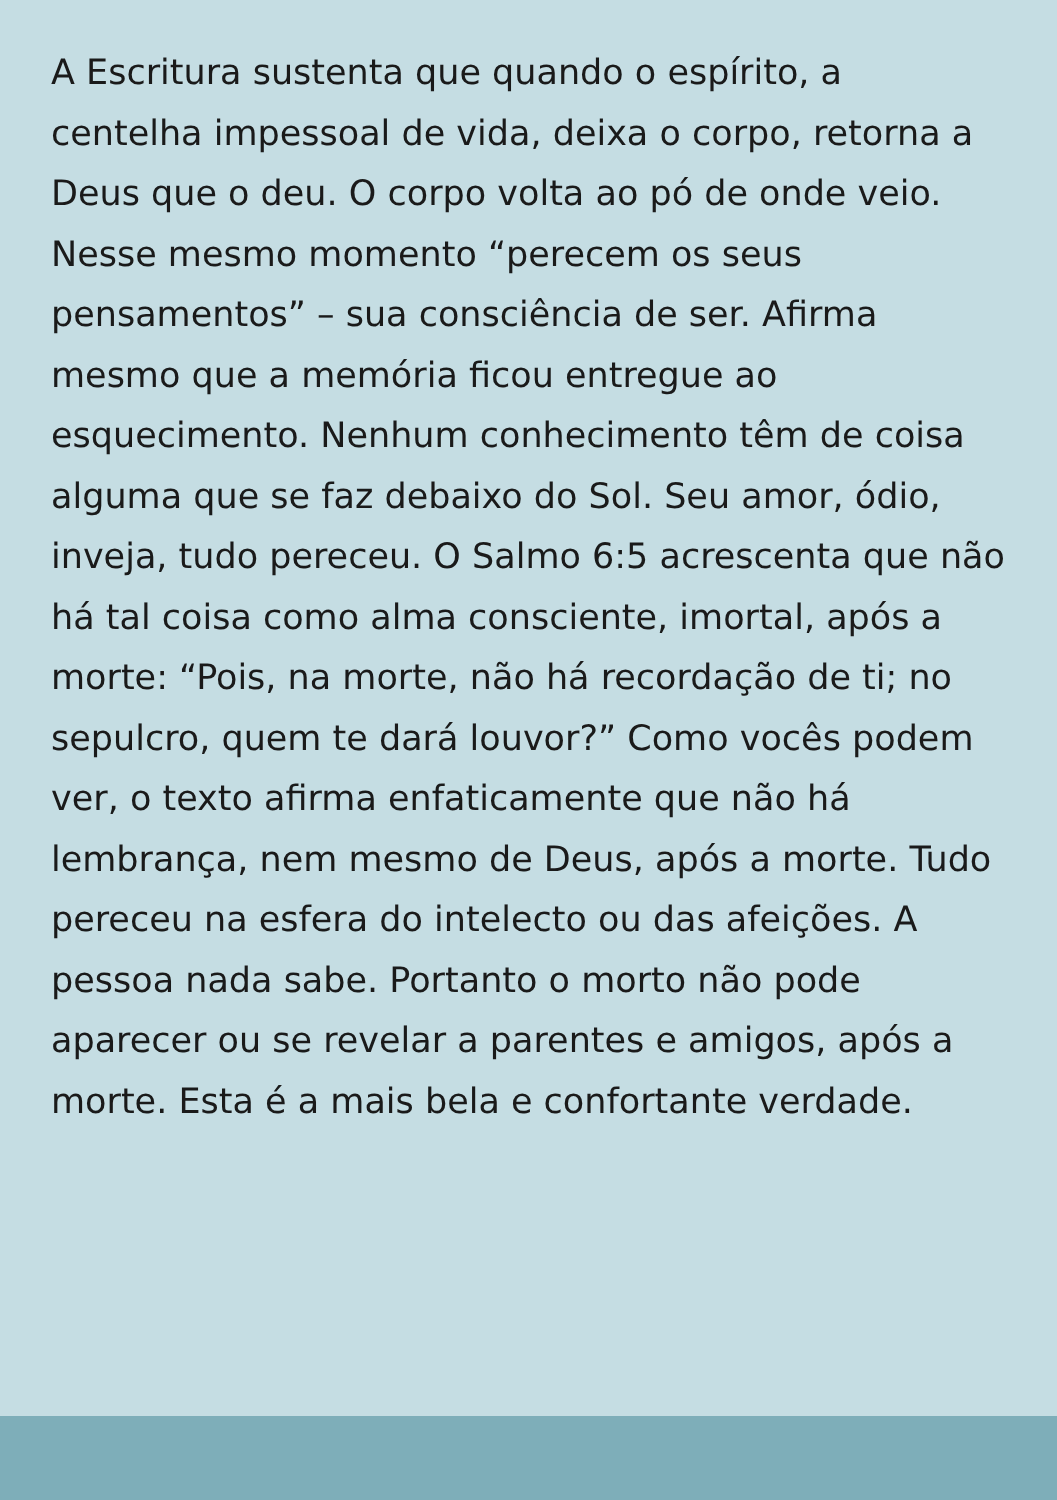A Escritura sustenta que quando o espírito, a
centelha impessoal de vida, deixa o corpo, retorna a
Deus que o deu. O corpo volta ao pó de onde veio.
Nesse mesmo momento “perecem os seus
pensamentos” – sua consciência de ser. Afirma
mesmo que a memória ficou entregue ao
esquecimento. Nenhum conhecimento têm de coisa
alguma que se faz debaixo do Sol. Seu amor, ódio,
inveja, tudo pereceu. O Salmo 6:5 acrescenta que não
há tal coisa como alma consciente, imortal, após a
morte: “Pois, na morte, não há recordação de ti; no
sepulcro, quem te dará louvor?” Como vocês podem
ver, o texto afirma enfaticamente que não há
lembrança, nem mesmo de Deus, após a morte. Tudo
pereceu na esfera do intelecto ou das afeições. A
pessoa nada sabe. Portanto o morto não pode
aparecer ou se revelar a parentes e amigos, após a
morte. Esta é a mais bela e confortante verdade.